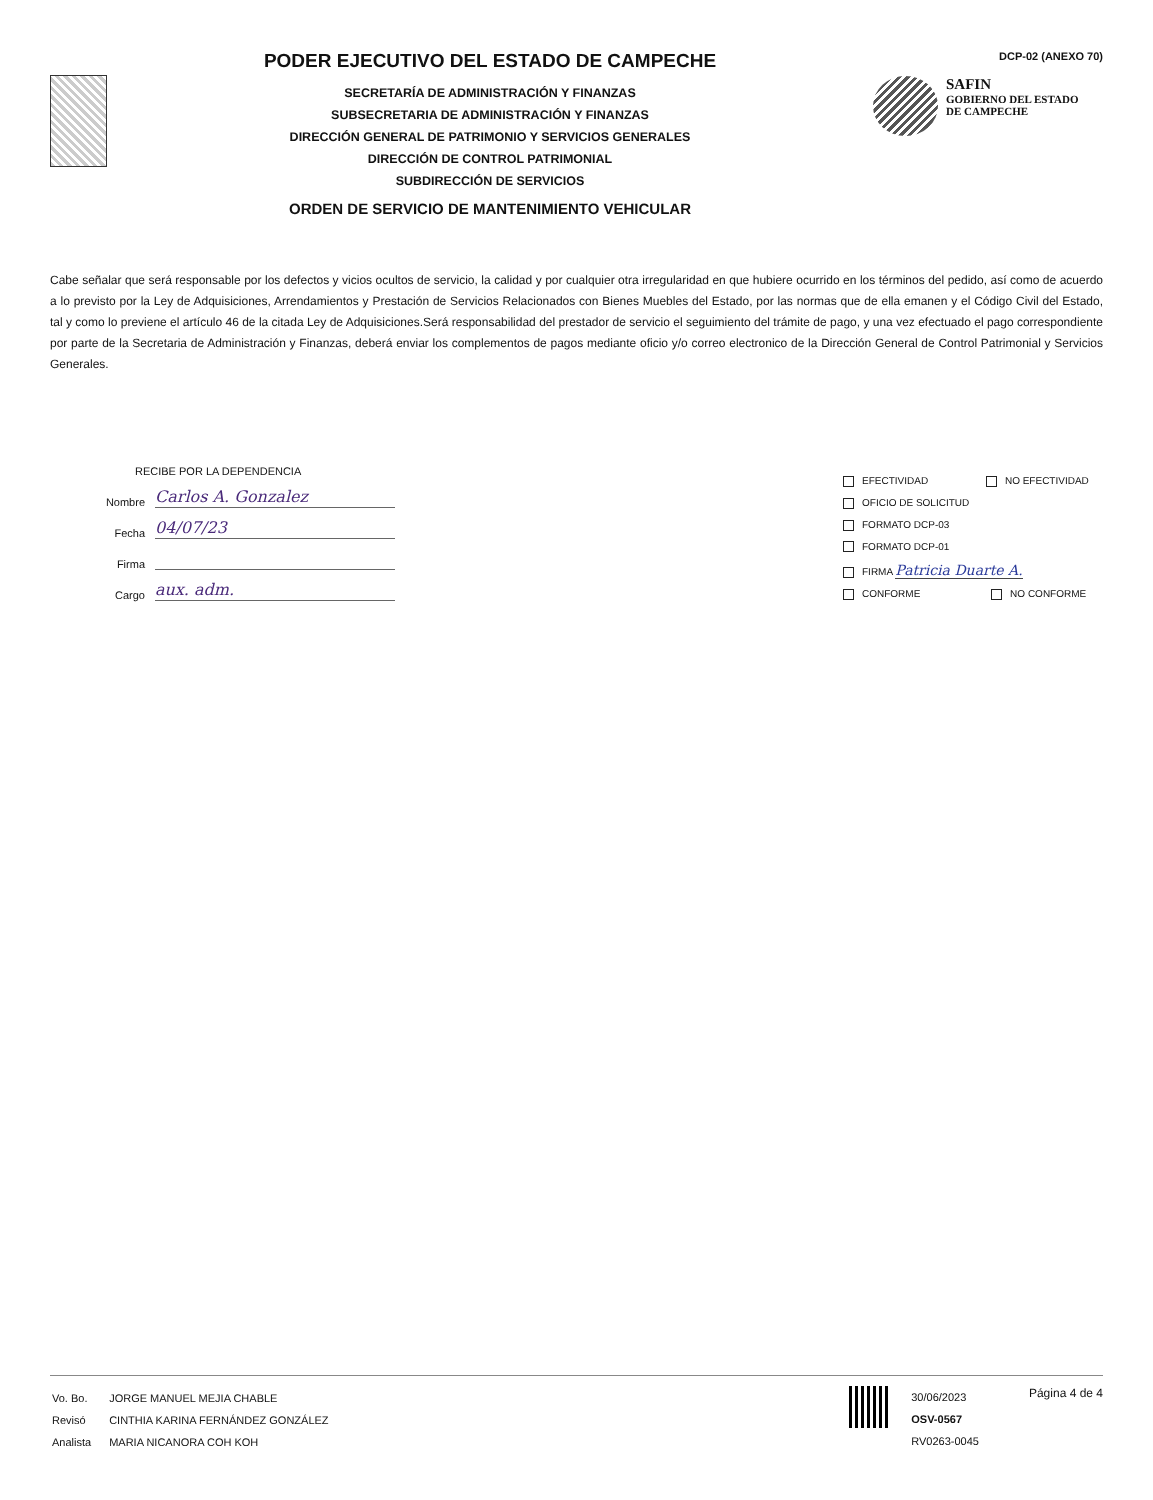PODER EJECUTIVO DEL ESTADO DE CAMPECHE
SECRETARÍA DE ADMINISTRACIÓN Y FINANZAS
SUBSECRETARIA DE ADMINISTRACIÓN Y FINANZAS
DIRECCIÓN GENERAL DE PATRIMONIO Y SERVICIOS GENERALES
DIRECCIÓN DE CONTROL PATRIMONIAL
SUBDIRECCIÓN DE SERVICIOS
ORDEN DE SERVICIO DE MANTENIMIENTO VEHICULAR
DCP-02 (ANEXO 70)
SAFIN
GOBIERNO DEL ESTADO
DE CAMPECHE
Cabe señalar que será responsable por los defectos y vicios ocultos de servicio, la calidad y por cualquier otra irregularidad en que hubiere ocurrido en los términos del pedido, así como de acuerdo a lo previsto por la Ley de Adquisiciones, Arrendamientos y Prestación de Servicios Relacionados con Bienes Muebles del Estado, por las normas que de ella emanen y el Código Civil del Estado, tal y como lo previene el artículo 46 de la citada Ley de Adquisiciones.Será responsabilidad del prestador de servicio el seguimiento del trámite de pago, y una vez efectuado el pago correspondiente por parte de la Secretaria de Administración y Finanzas, deberá enviar los complementos de pagos mediante oficio y/o correo electronico de la Dirección General de Control Patrimonial y Servicios Generales.
RECIBE POR LA DEPENDENCIA
Nombre
Carlos A. Gonzalez
Fecha
04/07/23
Firma
Cargo
aux. adm.
EFECTIVIDAD NO EFECTIVIDAD
OFICIO DE SOLICITUD
FORMATO DCP-03
FORMATO DCP-01
FIRMA Patricia Duarte A.
CONFORME NO CONFORME
| Vo. Bo. | JORGE MANUEL MEJIA CHABLE |
| Revisó | CINTHIA KARINA FERNÁNDEZ GONZÁLEZ |
| Analista | MARIA NICANORA COH KOH |
30/06/2023
OSV-0567
RV0263-0045
Página 4 de 4